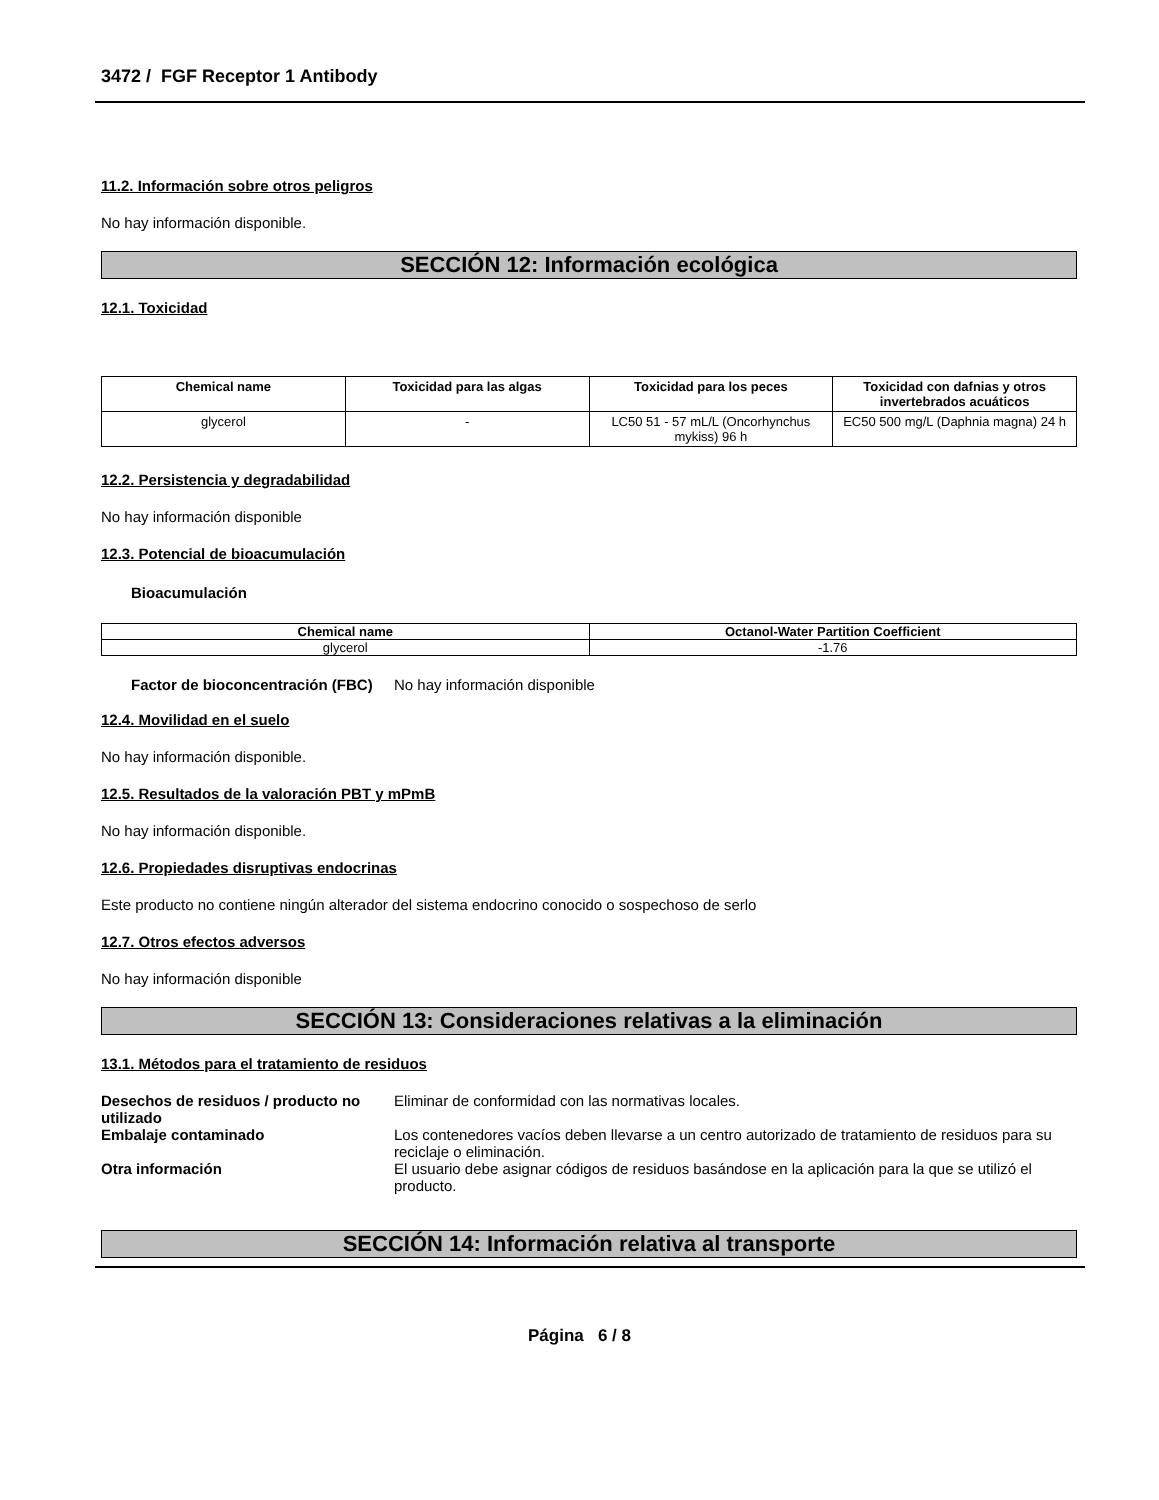3472 / FGF Receptor 1 Antibody
11.2. Información sobre otros peligros
No hay información disponible.
SECCIÓN 12: Información ecológica
12.1. Toxicidad
| Chemical name | Toxicidad para las algas | Toxicidad para los peces | Toxicidad con dafnias y otros invertebrados acuáticos |
| --- | --- | --- | --- |
| glycerol | - | LC50 51 - 57 mL/L (Oncorhynchus mykiss) 96 h | EC50 500 mg/L (Daphnia magna) 24 h |
12.2. Persistencia y degradabilidad
No hay información disponible
12.3. Potencial de bioacumulación
Bioacumulación
| Chemical name | Octanol-Water Partition Coefficient |
| --- | --- |
| glycerol | -1.76 |
Factor de bioconcentración (FBC)
No hay información disponible
12.4. Movilidad en el suelo
No hay información disponible.
12.5. Resultados de la valoración PBT y mPmB
No hay información disponible.
12.6. Propiedades disruptivas endocrinas
Este producto no contiene ningún alterador del sistema endocrino conocido o sospechoso de serlo
12.7. Otros efectos adversos
No hay información disponible
SECCIÓN 13: Consideraciones relativas a la eliminación
13.1. Métodos para el tratamiento de residuos
Desechos de residuos / producto no utilizado
Eliminar de conformidad con las normativas locales.
Embalaje contaminado Los contenedores vacíos deben llevarse a un centro autorizado de tratamiento de residuos para su reciclaje o eliminación.
Otra información El usuario debe asignar códigos de residuos basándose en la aplicación para la que se utilizó el producto.
SECCIÓN 14: Información relativa al transporte
Página 6 / 8